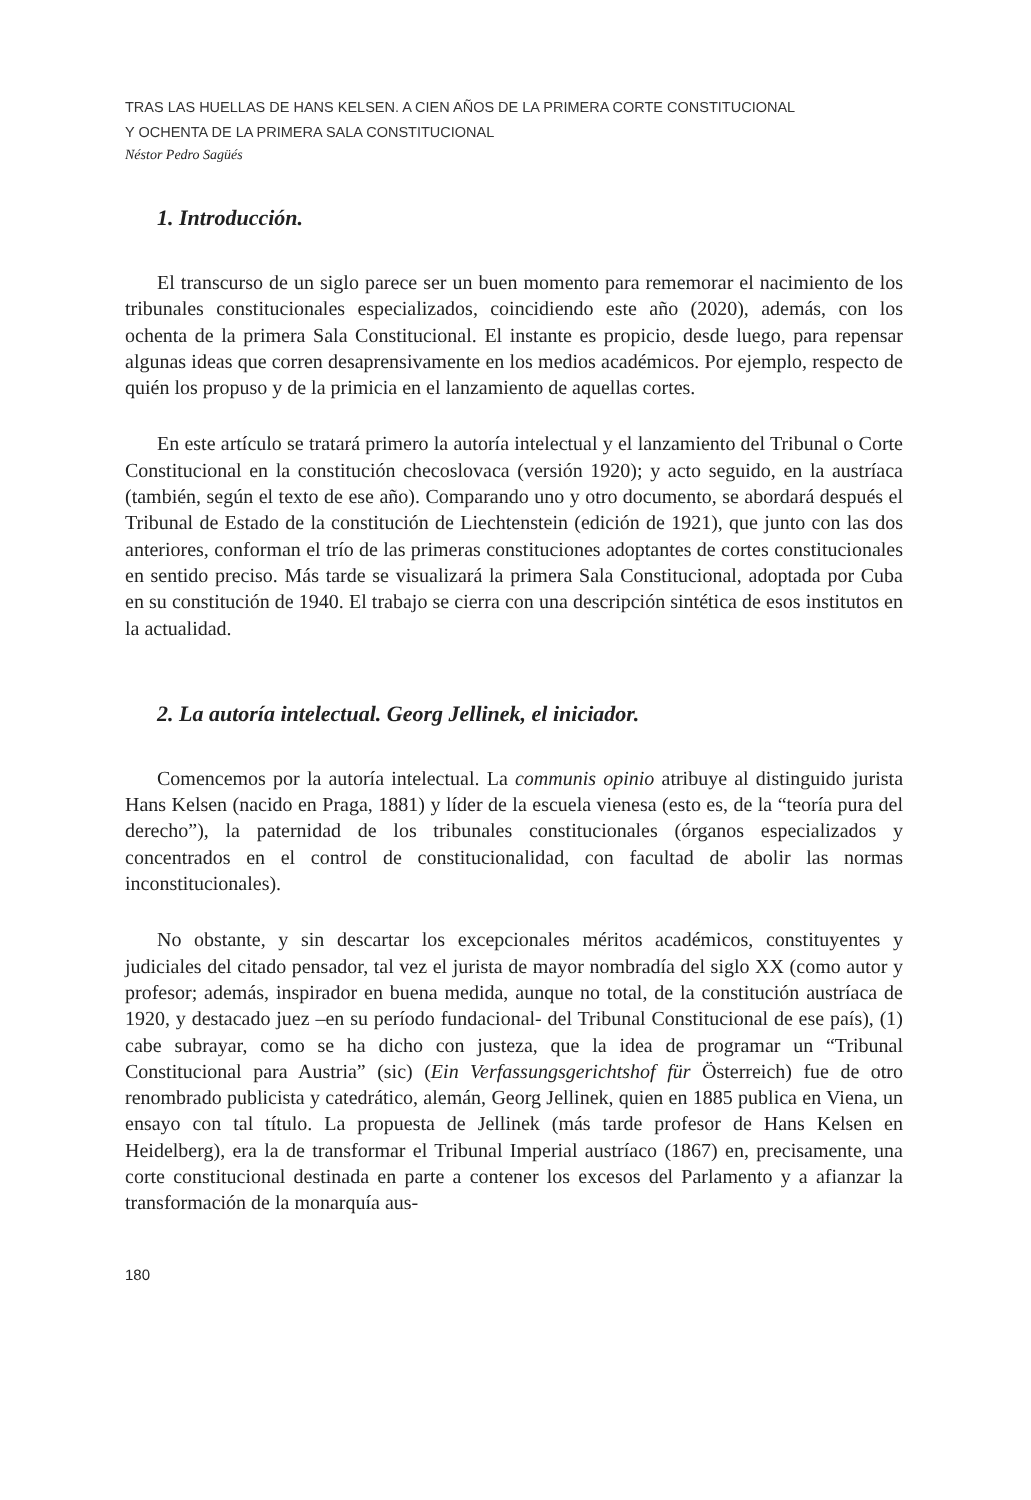TRAS LAS HUELLAS DE HANS KELSEN. A CIEN AÑOS DE LA PRIMERA CORTE CONSTITUCIONAL
Y OCHENTA DE LA PRIMERA SALA CONSTITUCIONAL
Néstor Pedro Sagüés
1. Introducción.
El transcurso de un siglo parece ser un buen momento para rememorar el nacimiento de los tribunales constitucionales especializados, coincidiendo este año (2020), además, con los ochenta de la primera Sala Constitucional. El instante es propicio, desde luego, para repensar algunas ideas que corren desaprensivamente en los medios académicos. Por ejemplo, respecto de quién los propuso y de la primicia en el lanzamiento de aquellas cortes.
En este artículo se tratará primero la autoría intelectual y el lanzamiento del Tribunal o Corte Constitucional en la constitución checoslovaca (versión 1920); y acto seguido, en la austríaca (también, según el texto de ese año). Comparando uno y otro documento, se abordará después el Tribunal de Estado de la constitución de Liechtenstein (edición de 1921), que junto con las dos anteriores, conforman el trío de las primeras constituciones adoptantes de cortes constitucionales en sentido preciso. Más tarde se visualizará la primera Sala Constitucional, adoptada por Cuba en su constitución de 1940. El trabajo se cierra con una descripción sintética de esos institutos en la actualidad.
2. La autoría intelectual. Georg Jellinek, el iniciador.
Comencemos por la autoría intelectual. La communis opinio atribuye al distinguido jurista Hans Kelsen (nacido en Praga, 1881) y líder de la escuela vienesa (esto es, de la “teoría pura del derecho”), la paternidad de los tribunales constitucionales (órganos especializados y concentrados en el control de constitucionalidad, con facultad de abolir las normas inconstitucionales).
No obstante, y sin descartar los excepcionales méritos académicos, constituyentes y judiciales del citado pensador, tal vez el jurista de mayor nombradía del siglo XX (como autor y profesor; además, inspirador en buena medida, aunque no total, de la constitución austríaca de 1920, y destacado juez –en su período fundacional- del Tribunal Constitucional de ese país), (1) cabe subrayar, como se ha dicho con justeza, que la idea de programar un “Tribunal Constitucional para Austria” (sic) (Ein Verfassungsgerichtshof für Österreich) fue de otro renombrado publicista y catedrático, alemán, Georg Jellinek, quien en 1885 publica en Viena, un ensayo con tal título. La propuesta de Jellinek (más tarde profesor de Hans Kelsen en Heidelberg), era la de transformar el Tribunal Imperial austríaco (1867) en, precisamente, una corte constitucional destinada en parte a contener los excesos del Parlamento y a afianzar la transformación de la monarquía aus-
180